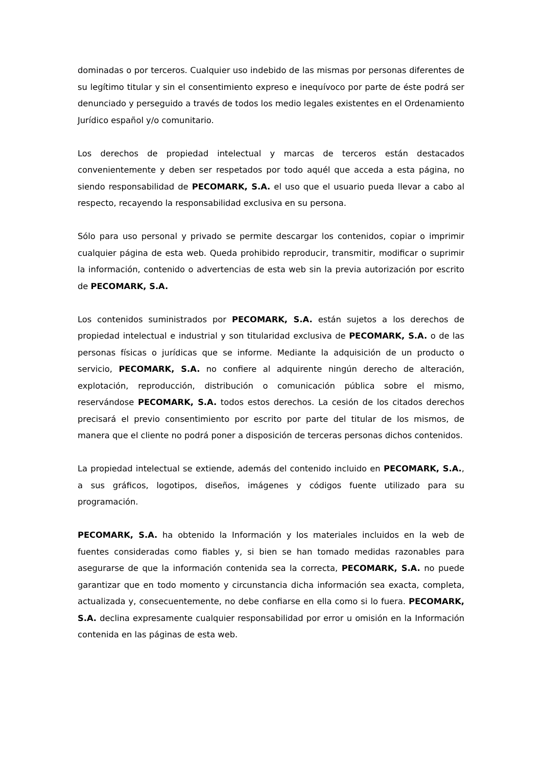dominadas o por terceros. Cualquier uso indebido de las mismas por personas diferentes de su legítimo titular y sin el consentimiento expreso e inequívoco por parte de éste podrá ser denunciado y perseguido a través de todos los medio legales existentes en el Ordenamiento Jurídico español y/o comunitario.
Los derechos de propiedad intelectual y marcas de terceros están destacados convenientemente y deben ser respetados por todo aquél que acceda a esta página, no siendo responsabilidad de PECOMARK, S.A. el uso que el usuario pueda llevar a cabo al respecto, recayendo la responsabilidad exclusiva en su persona.
Sólo para uso personal y privado se permite descargar los contenidos, copiar o imprimir cualquier página de esta web. Queda prohibido reproducir, transmitir, modificar o suprimir la información, contenido o advertencias de esta web sin la previa autorización por escrito de PECOMARK, S.A.
Los contenidos suministrados por PECOMARK, S.A. están sujetos a los derechos de propiedad intelectual e industrial y son titularidad exclusiva de PECOMARK, S.A. o de las personas físicas o jurídicas que se informe. Mediante la adquisición de un producto o servicio, PECOMARK, S.A. no confiere al adquirente ningún derecho de alteración, explotación, reproducción, distribución o comunicación pública sobre el mismo, reservándose PECOMARK, S.A. todos estos derechos. La cesión de los citados derechos precisará el previo consentimiento por escrito por parte del titular de los mismos, de manera que el cliente no podrá poner a disposición de terceras personas dichos contenidos.
La propiedad intelectual se extiende, además del contenido incluido en PECOMARK, S.A., a sus gráficos, logotipos, diseños, imágenes y códigos fuente utilizado para su programación.
PECOMARK, S.A. ha obtenido la Información y los materiales incluidos en la web de fuentes consideradas como fiables y, si bien se han tomado medidas razonables para asegurarse de que la información contenida sea la correcta, PECOMARK, S.A. no puede garantizar que en todo momento y circunstancia dicha información sea exacta, completa, actualizada y, consecuentemente, no debe confiarse en ella como si lo fuera. PECOMARK, S.A. declina expresamente cualquier responsabilidad por error u omisión en la Información contenida en las páginas de esta web.